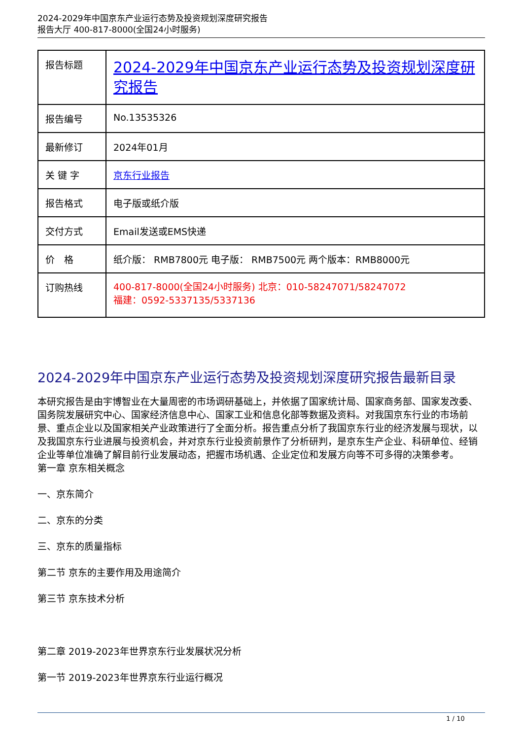2024-2029年中国京东产业运行态势及投资规划深度研究报告
报告大厅 400-817-8000(全国24小时服务)
| 报告标题 | 2024-2029年中国京东产业运行态势及投资规划深度研究报告 |
| 报告编号 | No.13535326 |
| 最新修订 | 2024年01月 |
| 关 键 字 | 京东行业报告 |
| 报告格式 | 电子版或纸介版 |
| 交付方式 | Email发送或EMS快递 |
| 价 格 | 纸介版： RMB7800元 电子版： RMB7500元 两个版本：RMB8000元 |
| 订购热线 | 400-817-8000(全国24小时服务) 北京：010-58247071/58247072 福建：0592-5337135/5337136 |
2024-2029年中国京东产业运行态势及投资规划深度研究报告最新目录
本研究报告是由宇博智业在大量周密的市场调研基础上，并依据了国家统计局、国家商务部、国家发改委、国务院发展研究中心、国家经济信息中心、国家工业和信息化部等数据及资料。对我国京东行业的市场前景、重点企业以及国家相关产业政策进行了全面分析。报告重点分析了我国京东行业的经济发展与现状，以及我国京东行业进展与投资机会，并对京东行业投资前景作了分析研判，是京东生产企业、科研单位、经销企业等单位准确了解目前行业发展动态，把握市场机遇、企业定位和发展方向等不可多得的决策参考。
第一章 京东相关概念
一、京东简介
二、京东的分类
三、京东的质量指标
第二节 京东的主要作用及用途简介
第三节 京东技术分析
第二章 2019-2023年世界京东行业发展状况分析
第一节 2019-2023年世界京东行业运行概况
1 / 10